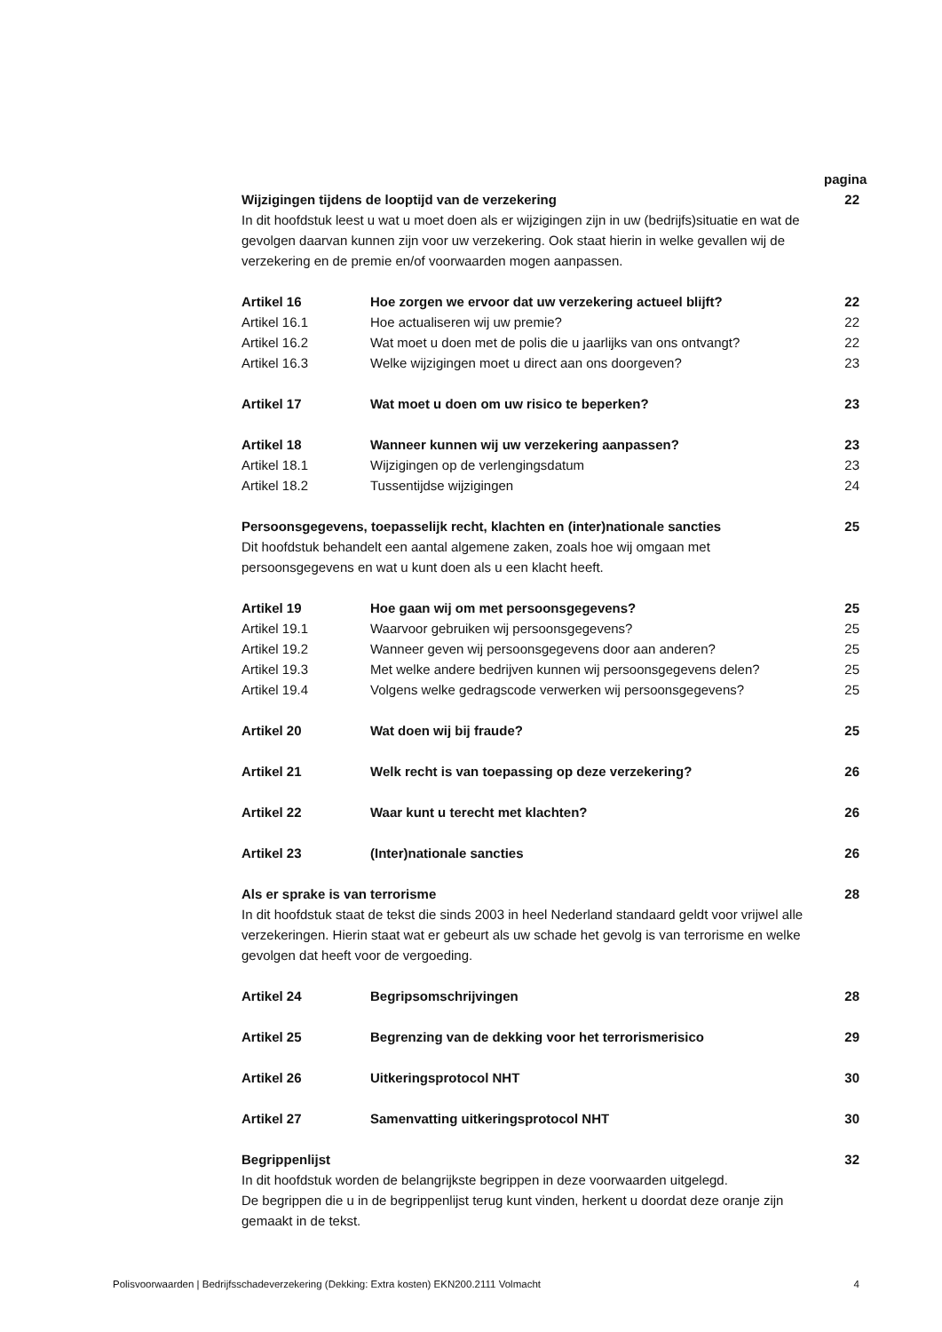pagina
Wijzigingen tijdens de looptijd van de verzekering 22
In dit hoofdstuk leest u wat u moet doen als er wijzigingen zijn in uw (bedrijfs)situatie en wat de gevolgen daarvan kunnen zijn voor uw verzekering. Ook staat hierin in welke gevallen wij de verzekering en de premie en/of voorwaarden mogen aanpassen.
Artikel 16 Hoe zorgen we ervoor dat uw verzekering actueel blijft? 22
Artikel 16.1 Hoe actualiseren wij uw premie? 22
Artikel 16.2 Wat moet u doen met de polis die u jaarlijks van ons ontvangt? 22
Artikel 16.3 Welke wijzigingen moet u direct aan ons doorgeven? 23
Artikel 17 Wat moet u doen om uw risico te beperken? 23
Artikel 18 Wanneer kunnen wij uw verzekering aanpassen? 23
Artikel 18.1 Wijzigingen op de verlengingsdatum 23
Artikel 18.2 Tussentijdse wijzigingen 24
Persoonsgegevens, toepasselijk recht, klachten en (inter)nationale sancties 25
Dit hoofdstuk behandelt een aantal algemene zaken, zoals hoe wij omgaan met persoonsgegevens en wat u kunt doen als u een klacht heeft.
Artikel 19 Hoe gaan wij om met persoonsgegevens? 25
Artikel 19.1 Waarvoor gebruiken wij persoonsgegevens? 25
Artikel 19.2 Wanneer geven wij persoonsgegevens door aan anderen? 25
Artikel 19.3 Met welke andere bedrijven kunnen wij persoonsgegevens delen? 25
Artikel 19.4 Volgens welke gedragscode verwerken wij persoonsgegevens? 25
Artikel 20 Wat doen wij bij fraude? 25
Artikel 21 Welk recht is van toepassing op deze verzekering? 26
Artikel 22 Waar kunt u terecht met klachten? 26
Artikel 23 (Inter)nationale sancties 26
Als er sprake is van terrorisme 28
In dit hoofdstuk staat de tekst die sinds 2003 in heel Nederland standaard geldt voor vrijwel alle verzekeringen. Hierin staat wat er gebeurt als uw schade het gevolg is van terrorisme en welke gevolgen dat heeft voor de vergoeding.
Artikel 24 Begripsomschrijvingen 28
Artikel 25 Begrenzing van de dekking voor het terrorismerisico 29
Artikel 26 Uitkeringsprotocol NHT 30
Artikel 27 Samenvatting uitkeringsprotocol NHT 30
Begrippenlijst 32
In dit hoofdstuk worden de belangrijkste begrippen in deze voorwaarden uitgelegd.
De begrippen die u in de begrippenlijst terug kunt vinden, herkent u doordat deze oranje zijn gemaakt in de tekst.
Polisvoorwaarden | Bedrijfsschadeverzekering (Dekking: Extra kosten) EKN200.2111 Volmacht 4